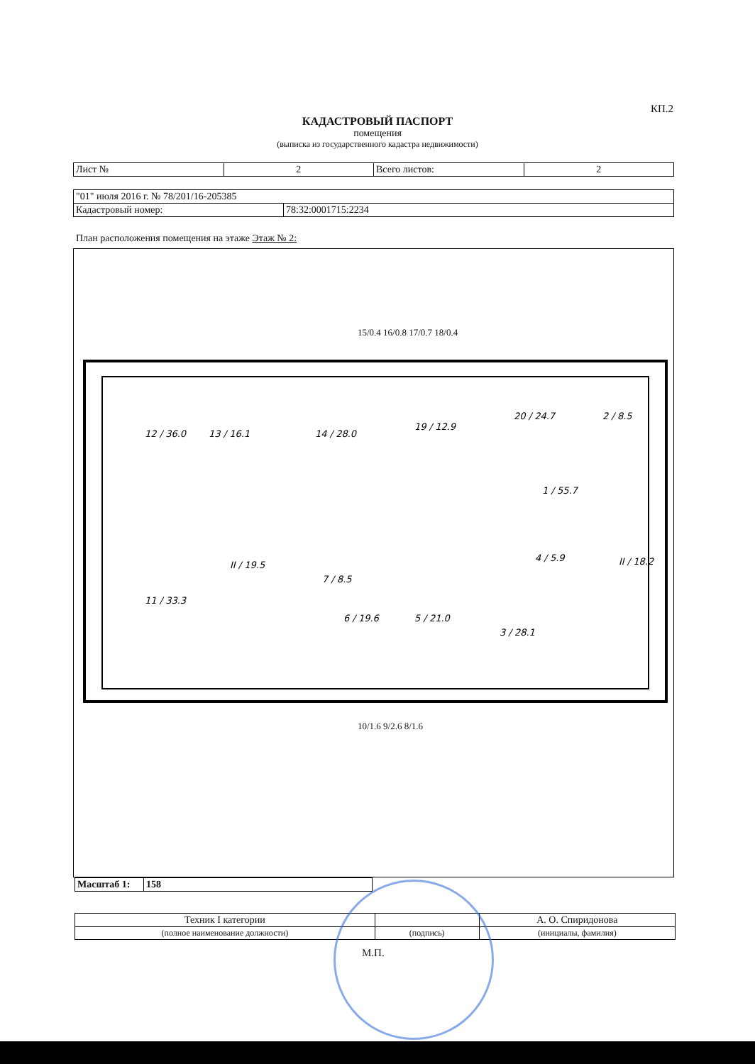КП.2
КАДАСТРОВЫЙ ПАСПОРТ
помещения
(выписка из государственного кадастра недвижимости)
| Лист № | 2 | Всего листов: | 2 |
| "01" июля 2016 г. № 78/201/16-205385 | |
| Кадастровый номер: | 78:32:0001715:2234 |
План расположения помещения на этаже Этаж № 2:
12 / 36.0
13 / 16.1
14 / 28.0
19 / 12.9
20 / 24.7
2 / 8.5
1 / 55.7
11 / 33.3
II / 19.5
7 / 8.5
6 / 19.6
5 / 21.0
3 / 28.1
4 / 5.9
II / 18.2
15/0.4 16/0.8 17/0.7 18/0.4
10/1.6 9/2.6 8/1.6
| Масштаб 1: | 158 |
| Техник I категории | | А. О. Спиридонова |
| (полное наименование должности) | (подпись) | (инициалы, фамилия) |
М.П.